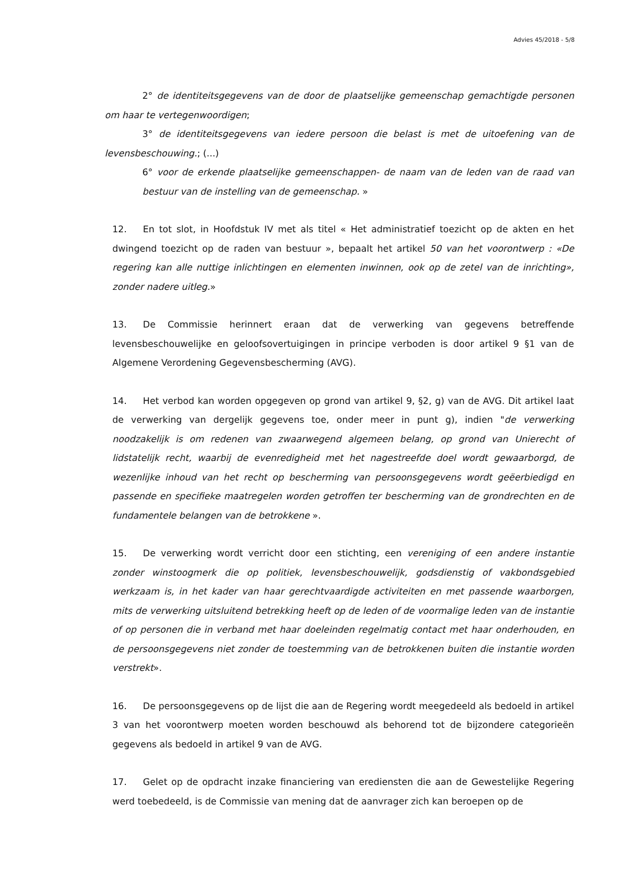Advies 45/2018 - 5/8
2° de identiteitsgegevens van de door de plaatselijke gemeenschap gemachtigde personen om haar te vertegenwoordigen;
3° de identiteitsgegevens van iedere persoon die belast is met de uitoefening van de levensbeschouwing.; (...)
6° voor de erkende plaatselijke gemeenschappen- de naam van de leden van de raad van bestuur van de instelling van de gemeenschap. »
12. En tot slot, in Hoofdstuk IV met als titel « Het administratief toezicht op de akten en het dwingend toezicht op de raden van bestuur », bepaalt het artikel 50 van het voorontwerp : «De regering kan alle nuttige inlichtingen en elementen inwinnen, ook op de zetel van de inrichting», zonder nadere uitleg.»
13. De Commissie herinnert eraan dat de verwerking van gegevens betreffende levensbeschouwelijke en geloofsovertuigingen in principe verboden is door artikel 9 §1 van de Algemene Verordening Gegevensbescherming (AVG).
14. Het verbod kan worden opgegeven op grond van artikel 9, §2, g) van de AVG. Dit artikel laat de verwerking van dergelijk gegevens toe, onder meer in punt g), indien "de verwerking noodzakelijk is om redenen van zwaarwegend algemeen belang, op grond van Unierecht of lidstatelijk recht, waarbij de evenredigheid met het nagestreefde doel wordt gewaarborgd, de wezenlijke inhoud van het recht op bescherming van persoonsgegevens wordt geëerbiedigd en passende en specifieke maatregelen worden getroffen ter bescherming van de grondrechten en de fundamentele belangen van de betrokkene ».
15. De verwerking wordt verricht door een stichting, een vereniging of een andere instantie zonder winstoogmerk die op politiek, levensbeschouwelijk, godsdienstig of vakbondsgebied werkzaam is, in het kader van haar gerechtvaardigde activiteiten en met passende waarborgen, mits de verwerking uitsluitend betrekking heeft op de leden of de voormalige leden van de instantie of op personen die in verband met haar doeleinden regelmatig contact met haar onderhouden, en de persoonsgegevens niet zonder de toestemming van de betrokkenen buiten die instantie worden verstrekt».
16. De persoonsgegevens op de lijst die aan de Regering wordt meegedeeld als bedoeld in artikel 3 van het voorontwerp moeten worden beschouwd als behorend tot de bijzondere categorieën gegevens als bedoeld in artikel 9 van de AVG.
17. Gelet op de opdracht inzake financiering van erediensten die aan de Gewestelijke Regering werd toebedeeld, is de Commissie van mening dat de aanvrager zich kan beroepen op de